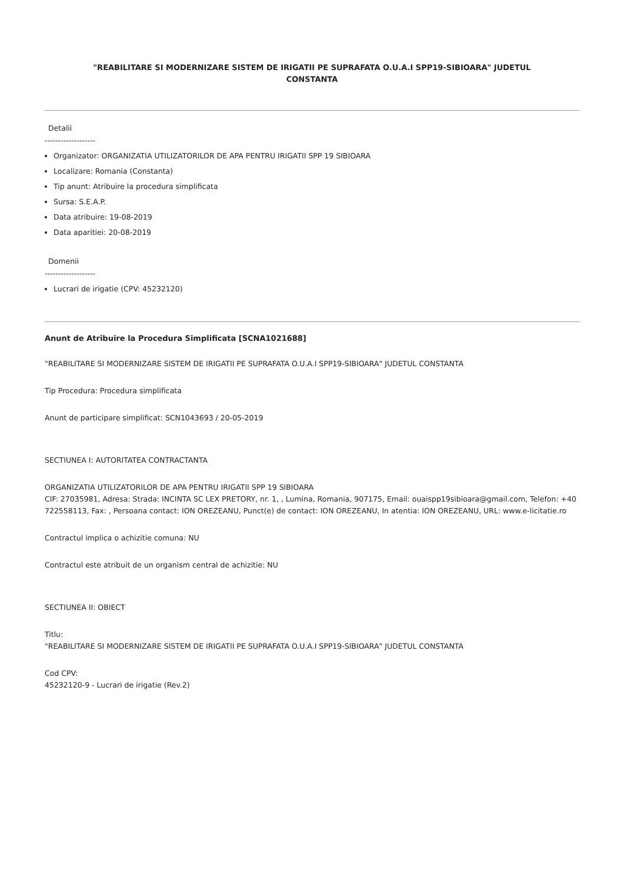"REABILITARE SI MODERNIZARE SISTEM DE IRIGATII PE SUPRAFATA O.U.A.I SPP19-SIBIOARA" JUDETUL CONSTANTA
Detalii
-------------------
Organizator: ORGANIZATIA UTILIZATORILOR DE APA PENTRU IRIGATII SPP 19 SIBIOARA
Localizare: Romania (Constanta)
Tip anunt: Atribuire la procedura simplificata
Sursa: S.E.A.P.
Data atribuire: 19-08-2019
Data aparitiei: 20-08-2019
Domenii
-------------------
Lucrari de irigatie (CPV: 45232120)
Anunt de Atribuire la Procedura Simplificata [SCNA1021688]
"REABILITARE SI MODERNIZARE SISTEM DE IRIGATII PE SUPRAFATA O.U.A.I SPP19-SIBIOARA" JUDETUL CONSTANTA
Tip Procedura: Procedura simplificata
Anunt de participare simplificat: SCN1043693 / 20-05-2019
SECTIUNEA I: AUTORITATEA CONTRACTANTA
ORGANIZATIA UTILIZATORILOR DE APA PENTRU IRIGATII SPP 19 SIBIOARA
CIF: 27035981, Adresa: Strada: INCINTA SC LEX PRETORY, nr. 1, , Lumina, Romania, 907175, Email: ouaispp19sibioara@gmail.com, Telefon: +40 722558113, Fax: , Persoana contact: ION OREZEANU, Punct(e) de contact: ION OREZEANU, In atentia: ION OREZEANU, URL: www.e-licitatie.ro
Contractul implica o achizitie comuna: NU
Contractul este atribuit de un organism central de achizitie: NU
SECTIUNEA II: OBIECT
Titlu:
"REABILITARE SI MODERNIZARE SISTEM DE IRIGATII PE SUPRAFATA O.U.A.I SPP19-SIBIOARA" JUDETUL CONSTANTA
Cod CPV:
45232120-9 - Lucrari de irigatie (Rev.2)